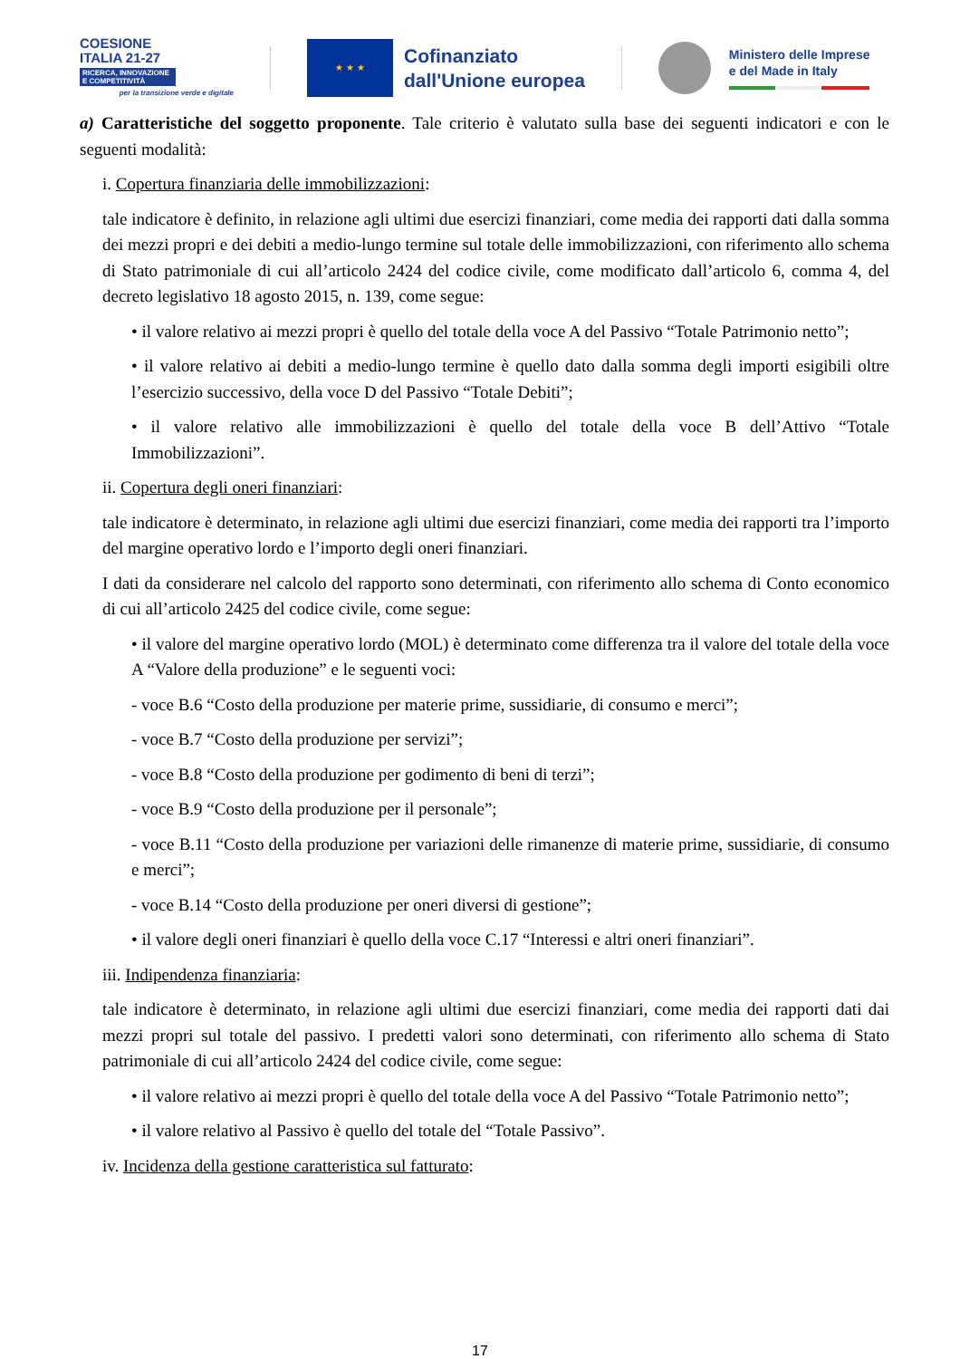COESIONE
ITALIA 21-27
RICERCA, INNOVAZIONE E COMPETITIVITÀ
per la transizione verde e digitale
★ ★ ★
Cofinanziato
dall'Unione europea
Ministero delle Imprese
e del Made in Italy
a) Caratteristiche del soggetto proponente. Tale criterio è valutato sulla base dei seguenti indicatori e con le seguenti modalità:
i. Copertura finanziaria delle immobilizzazioni:
tale indicatore è definito, in relazione agli ultimi due esercizi finanziari, come media dei rapporti dati dalla somma dei mezzi propri e dei debiti a medio-lungo termine sul totale delle immobilizzazioni, con riferimento allo schema di Stato patrimoniale di cui all’articolo 2424 del codice civile, come modificato dall’articolo 6, comma 4, del decreto legislativo 18 agosto 2015, n. 139, come segue:
• il valore relativo ai mezzi propri è quello del totale della voce A del Passivo “Totale Patrimonio netto”;
• il valore relativo ai debiti a medio-lungo termine è quello dato dalla somma degli importi esigibili oltre l’esercizio successivo, della voce D del Passivo “Totale Debiti”;
• il valore relativo alle immobilizzazioni è quello del totale della voce B dell’Attivo “Totale Immobilizzazioni”.
ii. Copertura degli oneri finanziari:
tale indicatore è determinato, in relazione agli ultimi due esercizi finanziari, come media dei rapporti tra l’importo del margine operativo lordo e l’importo degli oneri finanziari.
I dati da considerare nel calcolo del rapporto sono determinati, con riferimento allo schema di Conto economico di cui all’articolo 2425 del codice civile, come segue:
• il valore del margine operativo lordo (MOL) è determinato come differenza tra il valore del totale della voce A “Valore della produzione” e le seguenti voci:
- voce B.6 “Costo della produzione per materie prime, sussidiarie, di consumo e merci”;
- voce B.7 “Costo della produzione per servizi”;
- voce B.8 “Costo della produzione per godimento di beni di terzi”;
- voce B.9 “Costo della produzione per il personale”;
- voce B.11 “Costo della produzione per variazioni delle rimanenze di materie prime, sussidiarie, di consumo e merci”;
- voce B.14 “Costo della produzione per oneri diversi di gestione”;
• il valore degli oneri finanziari è quello della voce C.17 “Interessi e altri oneri finanziari”.
iii. Indipendenza finanziaria:
tale indicatore è determinato, in relazione agli ultimi due esercizi finanziari, come media dei rapporti dati dai mezzi propri sul totale del passivo. I predetti valori sono determinati, con riferimento allo schema di Stato patrimoniale di cui all’articolo 2424 del codice civile, come segue:
• il valore relativo ai mezzi propri è quello del totale della voce A del Passivo “Totale Patrimonio netto”;
• il valore relativo al Passivo è quello del totale del “Totale Passivo”.
iv. Incidenza della gestione caratteristica sul fatturato:
17